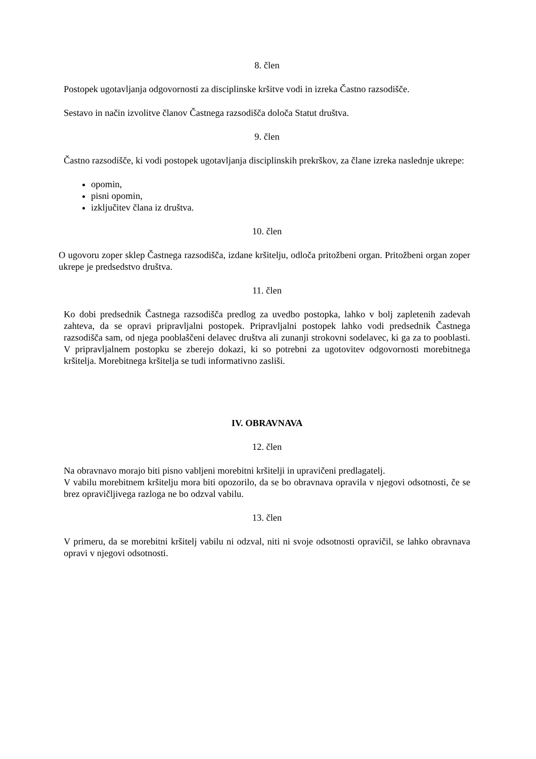8. člen
Postopek ugotavljanja odgovornosti za disciplinske kršitve vodi in izreka Častno razsodišče.
Sestavo in način izvolitve članov Častnega razsodišča določa Statut društva.
9. člen
Častno razsodišče, ki vodi postopek ugotavljanja disciplinskih prekrškov, za člane izreka naslednje ukrepe:
opomin,
pisni opomin,
izključitev člana iz društva.
10. člen
O ugovoru zoper sklep Častnega razsodišča, izdane kršitelju, odloča pritožbeni organ. Pritožbeni organ zoper ukrepe je predsedstvo društva.
11. člen
Ko dobi predsednik Častnega razsodišča predlog za uvedbo postopka, lahko v bolj zapletenih zadevah zahteva, da se opravi pripravljalni postopek. Pripravljalni postopek lahko vodi predsednik Častnega razsodišča sam, od njega pooblaščeni delavec društva ali zunanji strokovni sodelavec, ki ga za to pooblasti. V pripravljalnem postopku se zberejo dokazi, ki so potrebni za ugotovitev odgovornosti morebitnega kršitelja. Morebitnega kršitelja se tudi informativno zasliši.
IV. OBRAVNAVA
12. člen
Na obravnavo morajo biti pisno vabljeni morebitni kršitelji in upravičeni predlagatelj.
V vabilu morebitnem kršitelju mora biti opozorilo, da se bo obravnava opravila v njegovi odsotnosti, če se brez opravičljivega razloga ne bo odzval vabilu.
13. člen
V primeru, da se morebitni kršitelj vabilu ni odzval, niti ni svoje odsotnosti opravičil, se lahko obravnava opravi v njegovi odsotnosti.